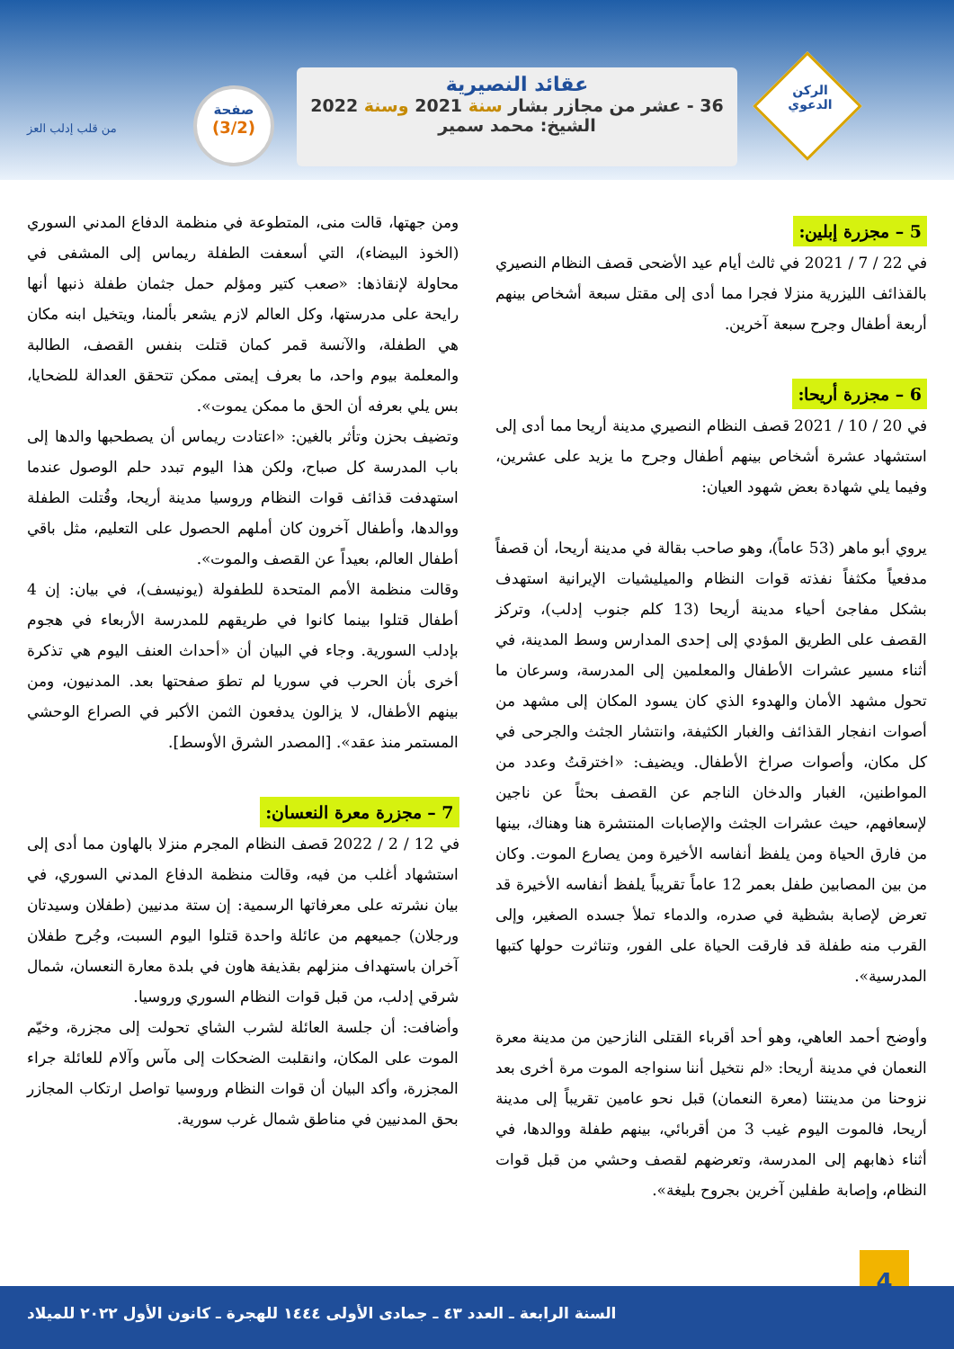الركن
الدعوي
عقائد النصيرية
36 - عشر من مجازر بشار سنة 2021 وسنة 2022
الشيخ: محمد سمير
صفحة
(3/2)
من قلب إدلب العز
5 – مجزرة إبلين:
في 22 / 7 / 2021 في ثالث أيام عيد الأضحى قصف النظام النصيري بالقذائف الليزرية منزلا فجرا مما أدى إلى مقتل سبعة أشخاص بينهم أربعة أطفال وجرح سبعة آخرين.
6 – مجزرة أريحا:
في 20 / 10 / 2021 قصف النظام النصيري مدينة أريحا مما أدى إلى استشهاد عشرة أشخاص بينهم أطفال وجرح ما يزيد على عشرين، وفيما يلي شهادة بعض شهود العيان:
يروي أبو ماهر (53 عاماً)، وهو صاحب بقالة في مدينة أريحا، أن قصفاً مدفعياً مكثفاً نفذته قوات النظام والميليشيات الإيرانية استهدف بشكل مفاجئ أحياء مدينة أريحا (13 كلم جنوب إدلب)، وتركز القصف على الطريق المؤدي إلى إحدى المدارس وسط المدينة، في أثناء مسير عشرات الأطفال والمعلمين إلى المدرسة، وسرعان ما تحول مشهد الأمان والهدوء الذي كان يسود المكان إلى مشهد من أصوات انفجار القذائف والغبار الكثيفة، وانتشار الجثث والجرحى في كل مكان، وأصوات صراخ الأطفال. ويضيف: «اخترقتُ وعدد من المواطنين، الغبار والدخان الناجم عن القصف بحثاً عن ناجين لإسعافهم، حيث عشرات الجثث والإصابات المنتشرة هنا وهناك، بينها من فارق الحياة ومن يلفظ أنفاسه الأخيرة ومن يصارع الموت. وكان من بين المصابين طفل بعمر 12 عاماً تقريباً يلفظ أنفاسه الأخيرة قد تعرض لإصابة بشظية في صدره، والدماء تملأ جسده الصغير، وإلى القرب منه طفلة قد فارقت الحياة على الفور، وتناثرت حولها كتبها المدرسية».
وأوضح أحمد العاهي، وهو أحد أقرباء القتلى النازحين من مدينة معرة النعمان في مدينة أريحا: «لم نتخيل أننا سنواجه الموت مرة أخرى بعد نزوحنا من مدينتنا (معرة النعمان) قبل نحو عامين تقريباً إلى مدينة أريحا، فالموت اليوم غيب 3 من أقربائي، بينهم طفلة ووالدها، في أثناء ذهابهم إلى المدرسة، وتعرضهم لقصف وحشي من قبل قوات النظام، وإصابة طفلين آخرين بجروح بليغة».
ومن جهتها، قالت منى، المتطوعة في منظمة الدفاع المدني السوري (الخوذ البيضاء)، التي أسعفت الطفلة ريماس إلى المشفى في محاولة لإنقاذها: «صعب كتير ومؤلم حمل جثمان طفلة ذنبها أنها رايحة على مدرستها، وكل العالم لازم يشعر بألمنا، ويتخيل ابنه مكان هي الطفلة، والآنسة قمر كمان قتلت بنفس القصف، الطالبة والمعلمة بيوم واحد، ما بعرف إيمتى ممكن تتحقق العدالة للضحايا، بس يلي بعرفه أن الحق ما ممكن يموت».
وتضيف بحزن وتأثر بالغين: «اعتادت ريماس أن يصطحبها والدها إلى باب المدرسة كل صباح، ولكن هذا اليوم تبدد حلم الوصول عندما استهدفت قذائف قوات النظام وروسيا مدينة أريحا، وقُتلت الطفلة ووالدها، وأطفال آخرون كان أملهم الحصول على التعليم، مثل باقي أطفال العالم، بعيداً عن القصف والموت».
وقالت منظمة الأمم المتحدة للطفولة (يونيسف)، في بيان: إن 4 أطفال قتلوا بينما كانوا في طريقهم للمدرسة الأربعاء في هجوم بإدلب السورية. وجاء في البيان أن «أحداث العنف اليوم هي تذكرة أخرى بأن الحرب في سوريا لم تطوَ صفحتها بعد. المدنيون، ومن بينهم الأطفال، لا يزالون يدفعون الثمن الأكبر في الصراع الوحشي المستمر منذ عقد». [المصدر الشرق الأوسط].
7 – مجزرة معرة النعسان:
في 12 / 2 / 2022 قصف النظام المجرم منزلا بالهاون مما أدى إلى استشهاد أغلب من فيه، وقالت منظمة الدفاع المدني السوري، في بيان نشرته على معرفاتها الرسمية: إن ستة مدنيين (طفلان وسيدتان ورجلان) جميعهم من عائلة واحدة قتلوا اليوم السبت، وجُرح طفلان آخران باستهداف منزلهم بقذيفة هاون في بلدة معارة النعسان، شمال شرقي إدلب، من قبل قوات النظام السوري وروسيا.
وأضافت: أن جلسة العائلة لشرب الشاي تحولت إلى مجزرة، وخيّم الموت على المكان، وانقلبت الضحكات إلى مآس وآلام للعائلة جراء المجزرة، وأكد البيان أن قوات النظام وروسيا تواصل ارتكاب المجازر بحق المدنيين في مناطق شمال غرب سورية.
4
السنة الرابعة ـ العدد ٤٣ ـ جمادى الأولى ١٤٤٤ للهجرة ـ كانون الأول ٢٠٢٢ للميلاد